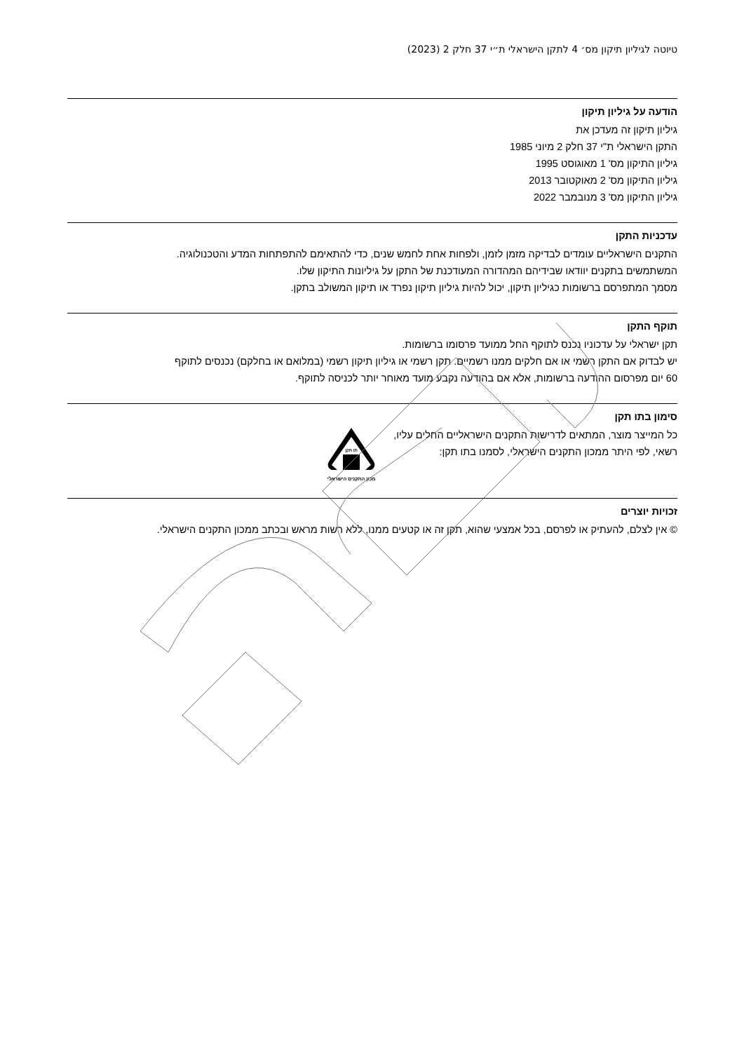טיוטה לגיליון תיקון מס׳ 4 לתקן הישראלי ת״י 37 חלק 2 (2023)
הודעה על גיליון תיקון
גיליון תיקון זה מעדכן את
התקן הישראלי ת"י 37 חלק 2 מיוני 1985
גיליון התיקון מס' 1 מאוגוסט 1995
גיליון התיקון מס' 2 מאוקטובר 2013
גיליון התיקון מס' 3 מנובמבר 2022
עדכניות התקן
התקנים הישראליים עומדים לבדיקה מזמן לזמן, ולפחות אחת לחמש שנים, כדי להתאימם להתפתחות המדע והטכנולוגיה.
המשתמשים בתקנים יוודאו שבידיהם המהדורה המעודכנת של התקן על גיליונות התיקון שלו.
מסמך המתפרסם ברשומות כגיליון תיקון, יכול להיות גיליון תיקון נפרד או תיקון המשולב בתקן.
תוקף התקן
תקן ישראלי על עדכוניו נכנס לתוקף החל ממועד פרסומו ברשומות.
יש לבדוק אם התקן רשמי או אם חלקים ממנו רשמיים. תקן רשמי או גיליון תיקון רשמי (במלואם או בחלקם) נכנסים לתוקף
60 יום מפרסום ההודעה ברשומות, אלא אם בהודעה נקבע מועד מאוחר יותר לכניסה לתוקף.
סימון בתו תקן
כל המייצר מוצר, המתאים לדרישות התקנים הישראליים החלים עליו,
רשאי, לפי היתר ממכון התקנים הישראלי, לסמנו בתו תקן:
תו תקן
מכון התקנים הישראלי
זכויות יוצרים
© אין לצלם, להעתיק או לפרסם, בכל אמצעי שהוא, תקן זה או קטעים ממנו, ללא רשות מראש ובכתב ממכון התקנים הישראלי.